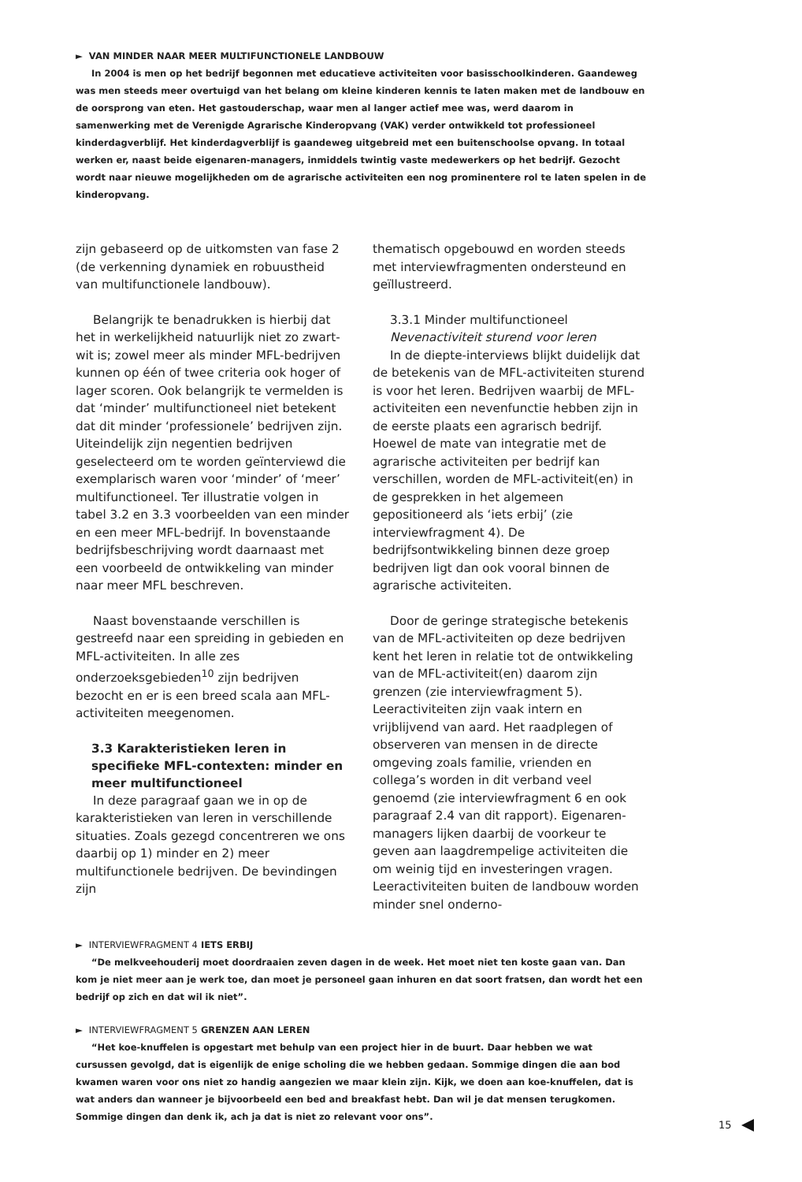► VAN MINDER NAAR MEER MULTIFUNCTIONELE LANDBOUW
In 2004 is men op het bedrijf begonnen met educatieve activiteiten voor basisschoolkinderen. Gaandeweg was men steeds meer overtuigd van het belang om kleine kinderen kennis te laten maken met de landbouw en de oorsprong van eten. Het gastouderschap, waar men al langer actief mee was, werd daarom in samenwerking met de Verenigde Agrarische Kinderopvang (VAK) verder ontwikkeld tot professioneel kinderdagverblijf. Het kinderdagverblijf is gaandeweg uitgebreid met een buitenschoolse opvang. In totaal werken er, naast beide eigenaren-managers, inmiddels twintig vaste medewerkers op het bedrijf. Gezocht wordt naar nieuwe mogelijkheden om de agrarische activiteiten een nog prominentere rol te laten spelen in de kinderopvang.
zijn gebaseerd op de uitkomsten van fase 2 (de verkenning dynamiek en robuustheid van multifunctionele landbouw).
Belangrijk te benadrukken is hierbij dat het in werkelijkheid natuurlijk niet zo zwart-wit is; zowel meer als minder MFL-bedrijven kunnen op één of twee criteria ook hoger of lager scoren. Ook belangrijk te vermelden is dat ‘minder’ multifunctioneel niet betekent dat dit minder ‘professionele’ bedrijven zijn. Uiteindelijk zijn negentien bedrijven geselecteerd om te worden geïnterviewd die exemplarisch waren voor ‘minder’ of ‘meer’ multifunctioneel. Ter illustratie volgen in tabel 3.2 en 3.3 voorbeelden van een minder en een meer MFL-bedrijf. In bovenstaande bedrijfsbeschrijving wordt daarnaast met een voorbeeld de ontwikkeling van minder naar meer MFL beschreven.
Naast bovenstaande verschillen is gestreefd naar een spreiding in gebieden en MFL-activiteiten. In alle zes onderzoeksgebieden<sup>10</sup> zijn bedrijven bezocht en er is een breed scala aan MFL-activiteiten meegenomen.
3.3 Karakteristieken leren in specifieke MFL-contexten: minder en meer multifunctioneel
In deze paragraaf gaan we in op de karakteristieken van leren in verschillende situaties. Zoals gezegd concentreren we ons daarbij op 1) minder en 2) meer multifunctionele bedrijven. De bevindingen zijn
thematisch opgebouwd en worden steeds met interviewfragmenten ondersteund en geïllustreerd.
3.3.1 Minder multifunctioneel
Nevenactiviteit sturend voor leren
In de diepte-interviews blijkt duidelijk dat de betekenis van de MFL-activiteiten sturend is voor het leren. Bedrijven waarbij de MFL-activiteiten een nevenfunctie hebben zijn in de eerste plaats een agrarisch bedrijf. Hoewel de mate van integratie met de agrarische activiteiten per bedrijf kan verschillen, worden de MFL-activiteit(en) in de gesprekken in het algemeen gepositioneerd als ‘iets erbij’ (zie interviewfragment 4). De bedrijfsontwikkeling binnen deze groep bedrijven ligt dan ook vooral binnen de agrarische activiteiten.
Door de geringe strategische betekenis van de MFL-activiteiten op deze bedrijven kent het leren in relatie tot de ontwikkeling van de MFL-activiteit(en) daarom zijn grenzen (zie interviewfragment 5). Leeractiviteiten zijn vaak intern en vrijblijvend van aard. Het raadplegen of observeren van mensen in de directe omgeving zoals familie, vrienden en collega’s worden in dit verband veel genoemd (zie interviewfragment 6 en ook paragraaf 2.4 van dit rapport). Eigenaren-managers lijken daarbij de voorkeur te geven aan laagdrempelige activiteiten die om weinig tijd en investeringen vragen. Leeractiviteiten buiten de landbouw worden minder snel onderno-
► INTERVIEWFRAGMENT 4 IETS ERBIJ
“De melkveehouderij moet doordraaien zeven dagen in de week. Het moet niet ten koste gaan van. Dan kom je niet meer aan je werk toe, dan moet je personeel gaan inhuren en dat soort fratsen, dan wordt het een bedrijf op zich en dat wil ik niet”.
► INTERVIEWFRAGMENT 5 GRENZEN AAN LEREN
“Het koe-knuffelen is opgestart met behulp van een project hier in de buurt. Daar hebben we wat cursussen gevolgd, dat is eigenlijk de enige scholing die we hebben gedaan. Sommige dingen die aan bod kwamen waren voor ons niet zo handig aangezien we maar klein zijn. Kijk, we doen aan koe-knuffelen, dat is wat anders dan wanneer je bijvoorbeeld een bed and breakfast hebt. Dan wil je dat mensen terugkomen. Sommige dingen dan denk ik, ach ja dat is niet zo relevant voor ons”.
15